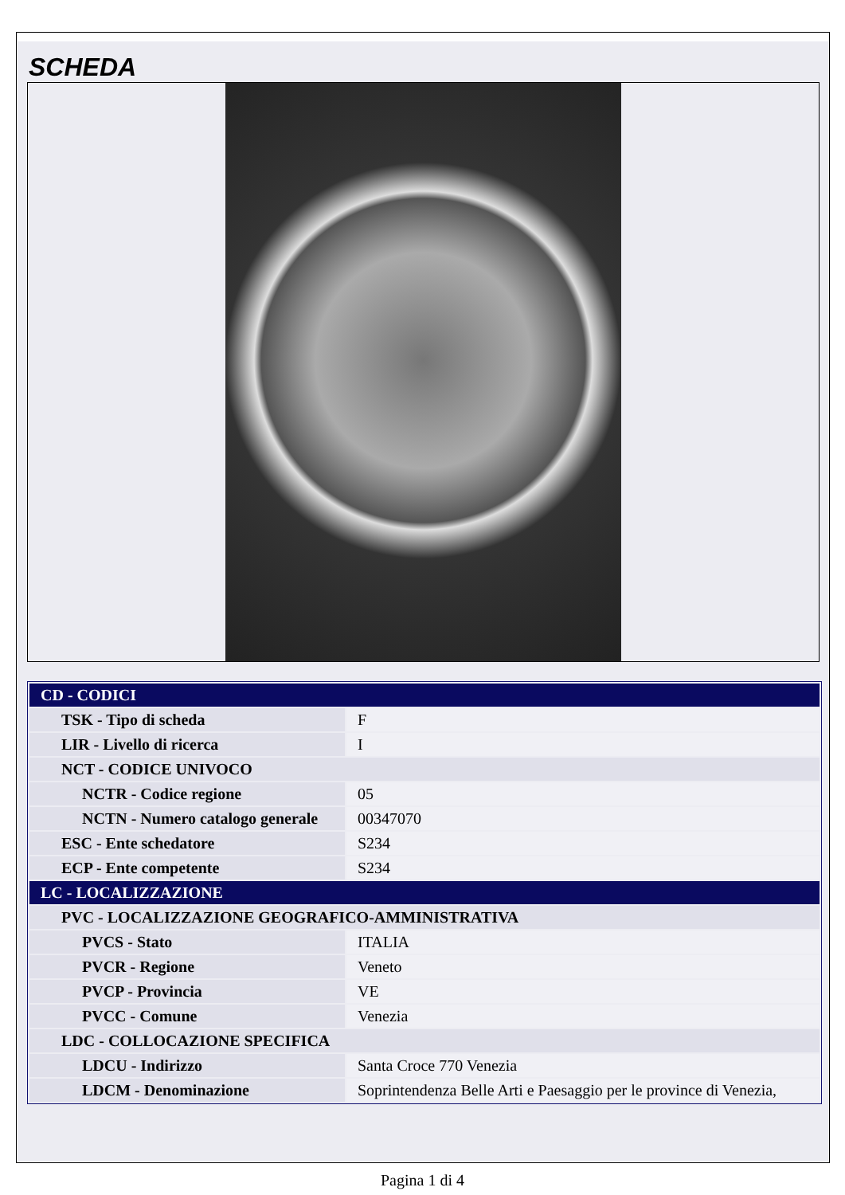SCHEDA
| CD - CODICI | |
| TSK - Tipo di scheda | F |
| LIR - Livello di ricerca | I |
| NCT - CODICE UNIVOCO | |
| NCTR - Codice regione | 05 |
| NCTN - Numero catalogo generale | 00347070 |
| ESC - Ente schedatore | S234 |
| ECP - Ente competente | S234 |
| LC - LOCALIZZAZIONE | |
| PVC - LOCALIZZAZIONE GEOGRAFICO-AMMINISTRATIVA | |
| PVCS - Stato | ITALIA |
| PVCR - Regione | Veneto |
| PVCP - Provincia | VE |
| PVCC - Comune | Venezia |
| LDC - COLLOCAZIONE SPECIFICA | |
| LDCU - Indirizzo | Santa Croce 770 Venezia |
| LDCM - Denominazione | Soprintendenza Belle Arti e Paesaggio per le province di Venezia, |
Pagina 1 di 4